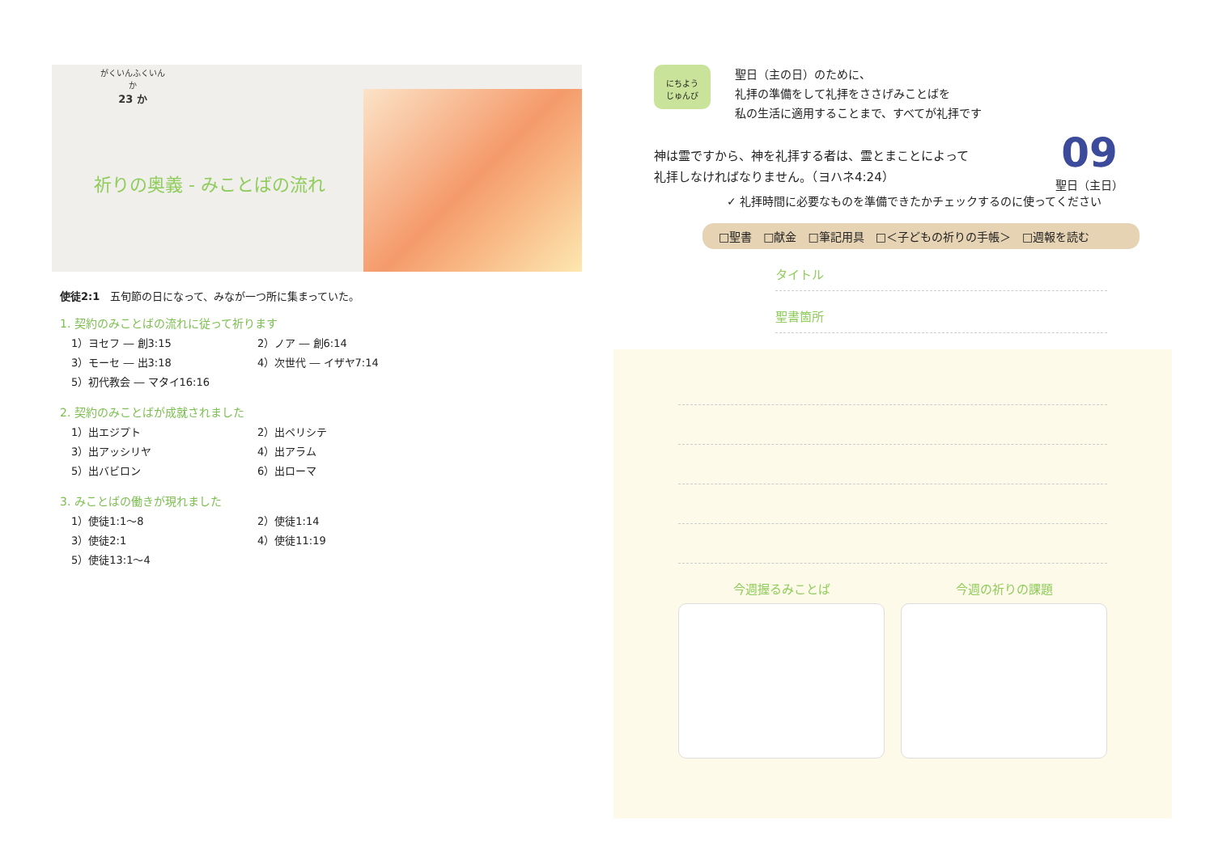がくいんふくいんか
23 か
祈りの奥義 - みことばの流れ
使徒2:1　五旬節の日になって、みなが一つ所に集まっていた。
1. 契約のみことばの流れに従って祈ります
1）ヨセフ ― 創3:15 2）ノア ― 創6:14
3）モーセ ― 出3:18 4）次世代 ― イザヤ7:14
5）初代教会 ― マタイ16:16
2. 契約のみことばが成就されました
1）出エジプト 2）出ペリシテ
3）出アッシリヤ 4）出アラム
5）出バビロン 6）出ローマ
3. みことばの働きが現れました
1）使徒1:1～8 2）使徒1:14
3）使徒2:1 4）使徒11:19
5）使徒13:1～4
にちよう
じゅんび
聖日（主の日）のために、
礼拝の準備をして礼拝をささげみことばを
私の生活に適用することまで、すべてが礼拝です
09
聖日（主日）
神は霊ですから、神を礼拝する者は、霊とまことによって
礼拝しなければなりません。（ヨハネ4:24）
✓ 礼拝時間に必要なものを準備できたかチェックするのに使ってください
□聖書　□献金　□筆記用具　□＜子どもの祈りの手帳＞　□週報を読む
タイトル
聖書箇所
今週握るみことば 今週の祈りの課題